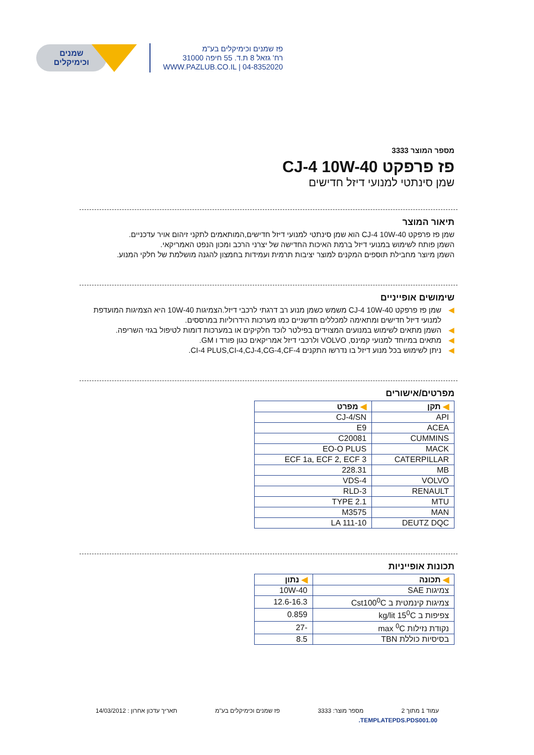שמנים
וכימיקלים
פז שמנים וכימיקלים בע"מ
רח' גזאל 8 ת.ד. 55 חיפה 31000
WWW.PAZLUB.CO.IL | 04-8352020
מספר המוצר 3333
פז פרפקט CJ-4 10W-40
שמן סינתטי למנועי דיזל חדישים
תיאור המוצר
שמן פז פרפקט CJ-4 10W-40 הוא שמן סינתטי למנועי דיזל חדישים,המותאמים לתקני זיהום אויר עדכניים.
השמן פותח לשימוש במנועי דיזל ברמת האיכות החדישה של יצרני הרכב ומכון הנפט האמריקאי.
השמן מיוצר מחבילת תוספים המקנים למוצר יציבות תרמית ועמידות בחמצון להגנה מושלמת של חלקי המנוע.
שימושים אופייניים
◀שמן פז פרפקט CJ-4 10W-40 משמש כשמן מנוע רב דרגתי לרכבי דיזל.הצמיגות 10W-40 היא הצמיגות המועדפת למנועי דיזל חדישים ומתאימה למכללים חדשניים כמו מערכות הידרוליות במרססים.
◀השמן מתאים לשימוש במנועים המצוידים בפילטר לוכד חלקיקים או במערכות דומות לטיפול בגזי השריפה.
◀מתאים במיוחד למנועי קמינס, VOLVO ולרכבי דיזל אמריקאים כגון פורד ו GM.
◀ניתן לשימוש בכל מנוע דיזל בו נדרשו התקנים CI-4 PLUS,CI-4,CJ-4,CG-4,CF-4.
מפרטים/אישורים
| ◀ תקן | ◀ מפרט |
| --- | --- |
| API | CJ-4/SN |
| ACEA | E9 |
| CUMMINS | C20081 |
| MACK | EO-O PLUS |
| CATERPILLAR | ECF 1a, ECF 2, ECF 3 |
| MB | 228.31 |
| VOLVO | VDS-4 |
| RENAULT | RLD-3 |
| MTU | TYPE 2.1 |
| MAN | M3575 |
| DEUTZ DQC | LA 111-10 |
תכונות אופייניות
| ◀ תכונה | ◀ נתון |
| --- | --- |
| צמיגות SAE | 10W-40 |
| צמיגות קינמטית ב Cst100<sup>0</sup>C | 12.6-16.3 |
| צפיפות ב kg/lit 15<sup>0</sup>C | 0.859 |
| נקודת נזילות max <sup>0</sup>C | -27 |
| בסיסיות כוללת TBN | 8.5 |
עמוד 1 מתוך 2 מספר מוצר: 3333 פז שמנים וכימיקלים בע"מ תאריך עדכון אחרון : 14/03/2012
.TEMPLATEPDS.PDS001.00